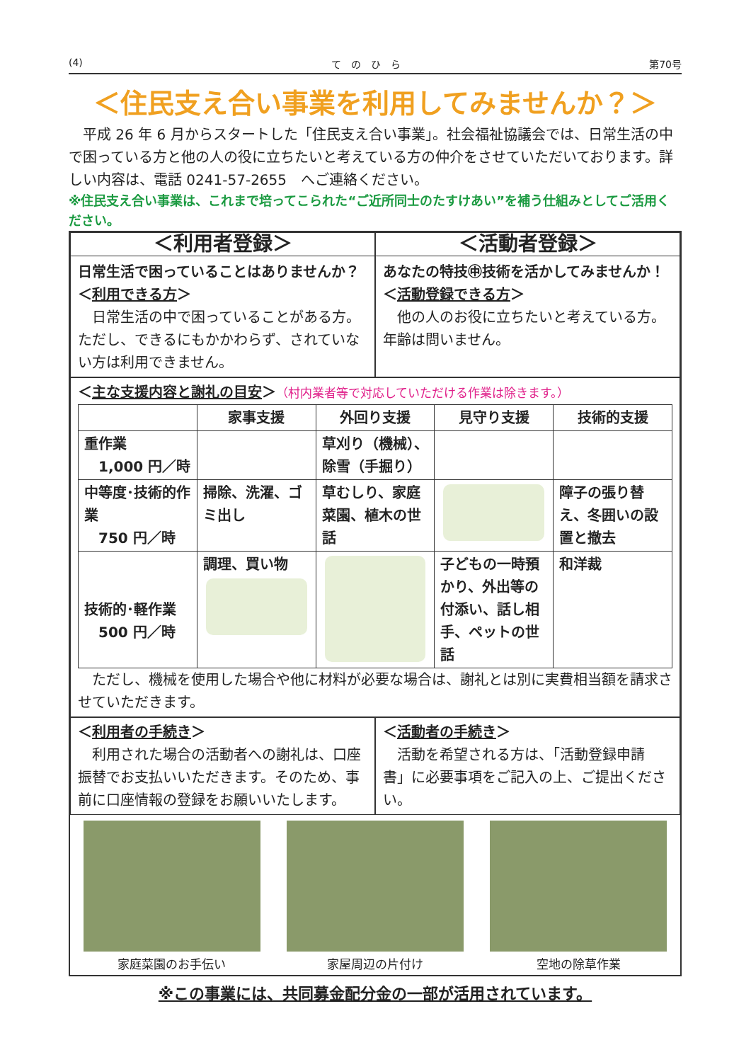(4) て　の　ひ　ら 第70号
＜住民支え合い事業を利用してみませんか？＞
　平成 26 年 6 月からスタートした「住民支え合い事業」。社会福祉協議会では、日常生活の中で困っている方と他の人の役に立ちたいと考えている方の仲介をさせていただいております。詳しい内容は、電話 0241-57-2655　へご連絡ください。
※住民支え合い事業は、これまで培ってこられた“ご近所同士のたすけあい”を補う仕組みとしてご活用ください。
＜利用者登録＞
日常生活で困っていることはありませんか？
＜利用できる方＞
　日常生活の中で困っていることがある方。ただし、できるにもかかわらず、されていない方は利用できません。
＜活動者登録＞
あなたの特技㊥技術を活かしてみませんか！
＜活動登録できる方＞
　他の人のお役に立ちたいと考えている方。年齢は問いません。
＜主な支援内容と謝礼の目安＞（村内業者等で対応していただける作業は除きます。）
| | 家事支援 | 外回り支援 | 見守り支援 | 技術的支援 |
| --- | --- | --- | --- | --- |
| 重作業 1,000 円／時 | | 草刈り（機械）、除雪（手掘り） | | |
| 中等度･技術的作業 750 円／時 | 掃除、洗濯、ゴミ出し | 草むしり、家庭菜園、植木の世話 | | 障子の張り替え、冬囲いの設置と撤去 |
| 技術的･軽作業 500 円／時 | 調理、買い物 | | 子どもの一時預かり、外出等の付添い、話し相手、ペットの世話 | 和洋裁 |
　ただし、機械を使用した場合や他に材料が必要な場合は、謝礼とは別に実費相当額を請求させていただきます。
＜利用者の手続き＞
　利用された場合の活動者への謝礼は、口座振替でお支払いいただきます。そのため、事前に口座情報の登録をお願いいたします。
＜活動者の手続き＞
　活動を希望される方は、「活動登録申請書」に必要事項をご記入の上、ご提出ください。
家庭菜園のお手伝い 家屋周辺の片付け 空地の除草作業
※この事業には、共同募金配分金の一部が活用されています。